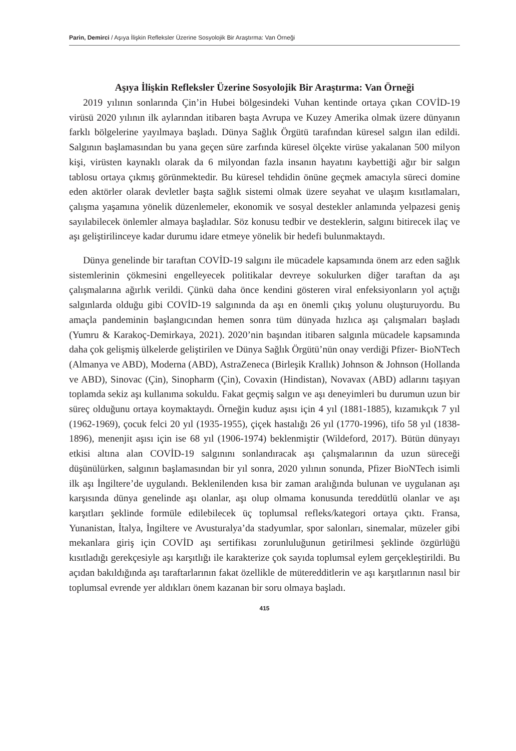Parin, Demirci / Aşıya İlişkin Refleksler Üzerine Sosyolojik Bir Araştırma: Van Örneği
Aşıya İlişkin Refleksler Üzerine Sosyolojik Bir Araştırma: Van Örneği
2019 yılının sonlarında Çin’in Hubei bölgesindeki Vuhan kentinde ortaya çıkan COVİD-19 virüsü 2020 yılının ilk aylarından itibaren başta Avrupa ve Kuzey Amerika olmak üzere dünyanın farklı bölgelerine yayılmaya başladı. Dünya Sağlık Örgütü tarafından küresel salgın ilan edildi. Salgının başlamasından bu yana geçen süre zarfında küresel ölçekte virüse yakalanan 500 milyon kişi, virüsten kaynaklı olarak da 6 milyondan fazla insanın hayatını kaybettiği ağır bir salgın tablosu ortaya çıkmış görünmektedir. Bu küresel tehdidin önüne geçmek amacıyla süreci domine eden aktörler olarak devletler başta sağlık sistemi olmak üzere seyahat ve ulaşım kısıtlamaları, çalışma yaşamına yönelik düzenlemeler, ekonomik ve sosyal destekler anlamında yelpazesi geniş sayılabilecek önlemler almaya başladılar. Söz konusu tedbir ve desteklerin, salgını bitirecek ilaç ve aşı geliştirilinceye kadar durumu idare etmeye yönelik bir hedefi bulunmaktaydı.
Dünya genelinde bir taraftan COVİD-19 salgını ile mücadele kapsamında önem arz eden sağlık sistemlerinin çökmesini engelleyecek politikalar devreye sokulurken diğer taraftan da aşı çalışmalarına ağırlık verildi. Çünkü daha önce kendini gösteren viral enfeksiyonların yol açtığı salgınlarda olduğu gibi COVİD-19 salgınında da aşı en önemli çıkış yolunu oluşturuyordu. Bu amaçla pandeminin başlangıcından hemen sonra tüm dünyada hızlıca aşı çalışmaları başladı (Yumru & Karakoç-Demirkaya, 2021). 2020’nin başından itibaren salgınla mücadele kapsamında daha çok gelişmiş ülkelerde geliştirilen ve Dünya Sağlık Örgütü’nün onay verdiği Pfizer- BioNTech (Almanya ve ABD), Moderna (ABD), AstraZeneca (Birleşik Krallık) Johnson & Johnson (Hollanda ve ABD), Sinovac (Çin), Sinopharm (Çin), Covaxin (Hindistan), Novavax (ABD) adlarını taşıyan toplamda sekiz aşı kullanıma sokuldu. Fakat geçmiş salgın ve aşı deneyimleri bu durumun uzun bir süreç olduğunu ortaya koymaktaydı. Örneğin kuduz aşısı için 4 yıl (1881-1885), kızamıkçık 7 yıl (1962-1969), çocuk felci 20 yıl (1935-1955), çiçek hastalığı 26 yıl (1770-1996), tifo 58 yıl (1838-1896), menenjit aşısı için ise 68 yıl (1906-1974) beklenmiştir (Wildeford, 2017). Bütün dünyayı etkisi altına alan COVİD-19 salgınını sonlandıracak aşı çalışmalarının da uzun süreceği düşünülürken, salgının başlamasından bir yıl sonra, 2020 yılının sonunda, Pfizer BioNTech isimli ilk aşı İngiltere’de uygulandı. Beklenilenden kısa bir zaman aralığında bulunan ve uygulanan aşı karşısında dünya genelinde aşı olanlar, aşı olup olmama konusunda tereddütlü olanlar ve aşı karşıtları şeklinde formüle edilebilecek üç toplumsal refleks/kategori ortaya çıktı. Fransa, Yunanistan, İtalya, İngiltere ve Avusturalya’da stadyumlar, spor salonları, sinemalar, müzeler gibi mekanlara giriş için COVİD aşı sertifikası zorunluluğunun getirilmesi şeklinde özgürlüğü kısıtladığı gerekçesiyle aşı karşıtlığı ile karakterize çok sayıda toplumsal eylem gerçekleştirildi. Bu açıdan bakıldığında aşı taraftarlarının fakat özellikle de müteredditlerin ve aşı karşıtlarının nasıl bir toplumsal evrende yer aldıkları önem kazanan bir soru olmaya başladı.
415